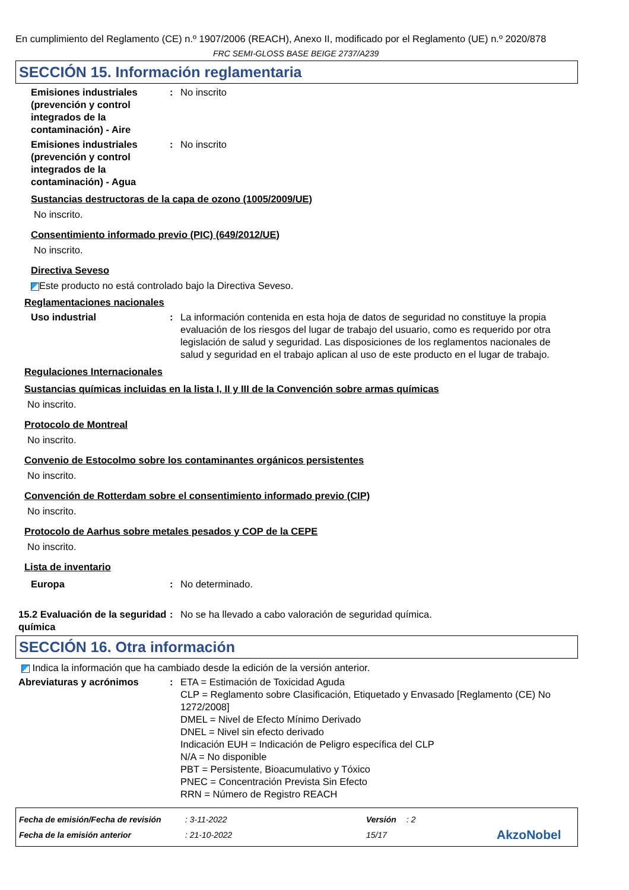En cumplimiento del Reglamento (CE) n.º 1907/2006 (REACH), Anexo II, modificado por el Reglamento (UE) n.º 2020/878
FRC SEMI-GLOSS BASE BEIGE 2737/A239
SECCIÓN 15. Información reglamentaria
Emisiones industriales (prevención y control integrados de la contaminación) - Aire
: No inscrito
Emisiones industriales (prevención y control integrados de la contaminación) - Agua
: No inscrito
Sustancias destructoras de la capa de ozono (1005/2009/UE)
No inscrito.
Consentimiento informado previo (PIC) (649/2012/UE)
No inscrito.
Directiva Seveso
Este producto no está controlado bajo la Directiva Seveso.
Reglamentaciones nacionales
Uso industrial : La información contenida en esta hoja de datos de seguridad no constituye la propia evaluación de los riesgos del lugar de trabajo del usuario, como es requerido por otra legislación de salud y seguridad. Las disposiciones de los reglamentos nacionales de salud y seguridad en el trabajo aplican al uso de este producto en el lugar de trabajo.
Regulaciones Internacionales
Sustancias químicas incluidas en la lista I, II y III de la Convención sobre armas químicas
No inscrito.
Protocolo de Montreal
No inscrito.
Convenio de Estocolmo sobre los contaminantes orgánicos persistentes
No inscrito.
Convención de Rotterdam sobre el consentimiento informado previo (CIP)
No inscrito.
Protocolo de Aarhus sobre metales pesados y COP de la CEPE
No inscrito.
Lista de inventario
Europa : No determinado.
15.2 Evaluación de la seguridad química
: No se ha llevado a cabo valoración de seguridad química.
SECCIÓN 16. Otra información
Indica la información que ha cambiado desde la edición de la versión anterior.
Abreviaturas y acrónimos : ETA = Estimación de Toxicidad Aguda
CLP = Reglamento sobre Clasificación, Etiquetado y Envasado [Reglamento (CE) No 1272/2008]
DMEL = Nivel de Efecto Mínimo Derivado
DNEL = Nivel sin efecto derivado
Indicación EUH = Indicación de Peligro específica del CLP
N/A = No disponible
PBT = Persistente, Bioacumulativo y Tóxico
PNEC = Concentración Prevista Sin Efecto
RRN = Número de Registro REACH
Fecha de emisión/Fecha de revisión: 3-11-2022 Versión: 2 Fecha de la emisión anterior: 21-10-2022 15/17 AkzoNobel